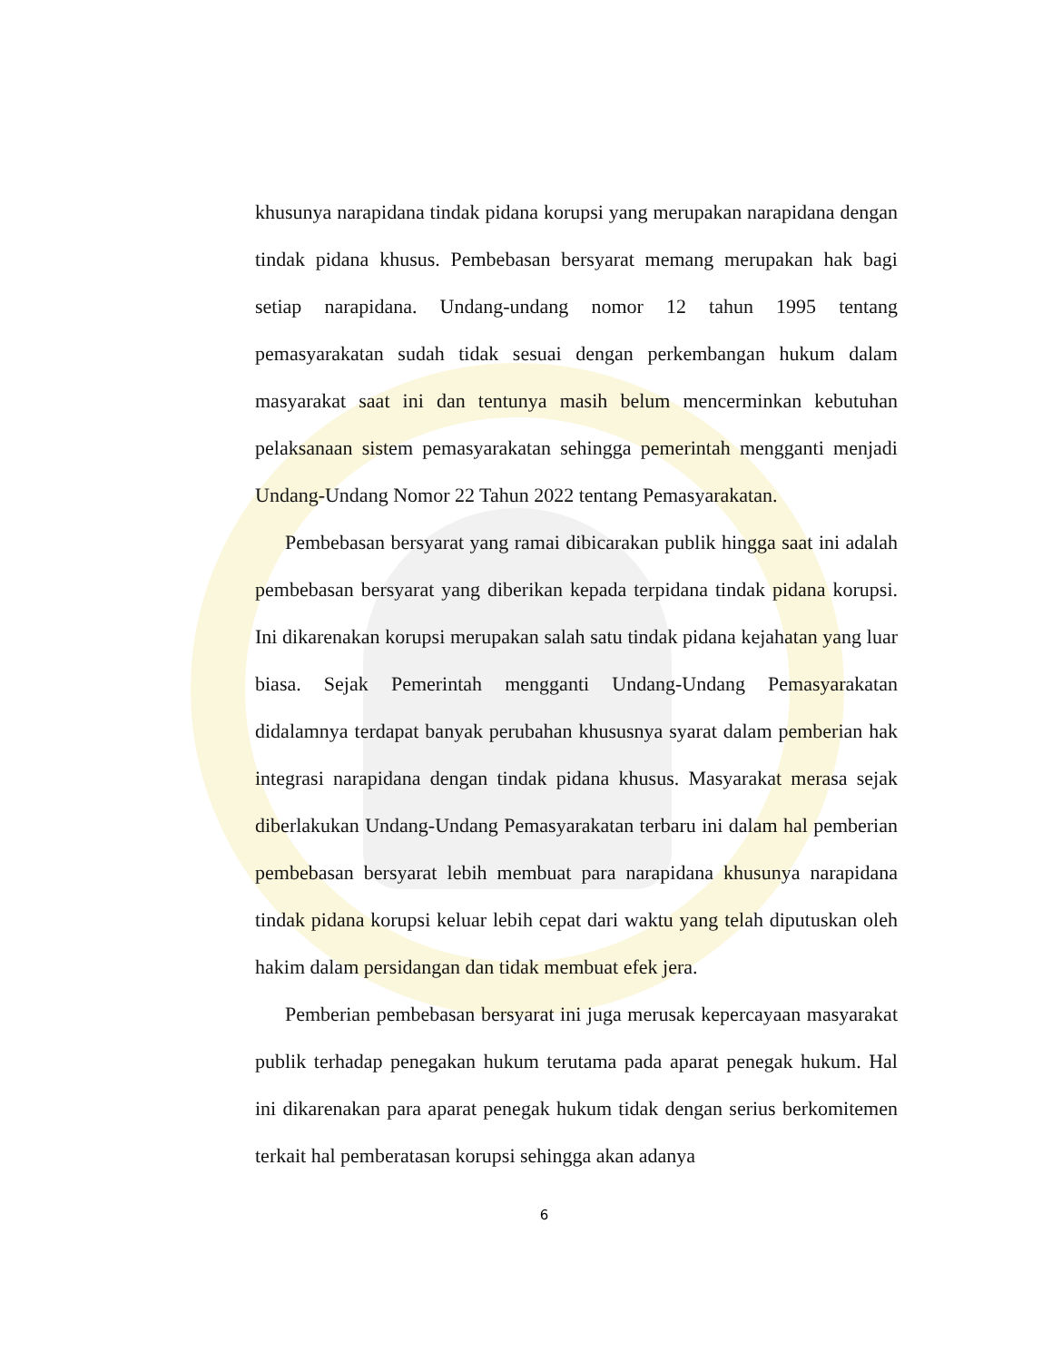khusunya narapidana tindak pidana korupsi yang merupakan narapidana dengan tindak pidana khusus. Pembebasan bersyarat memang merupakan hak bagi setiap narapidana. Undang-undang nomor 12 tahun 1995 tentang pemasyarakatan sudah tidak sesuai dengan perkembangan hukum dalam masyarakat saat ini dan tentunya masih belum mencerminkan kebutuhan pelaksanaan sistem pemasyarakatan sehingga pemerintah mengganti menjadi Undang-Undang Nomor 22 Tahun 2022 tentang Pemasyarakatan.
Pembebasan bersyarat yang ramai dibicarakan publik hingga saat ini adalah pembebasan bersyarat yang diberikan kepada terpidana tindak pidana korupsi. Ini dikarenakan korupsi merupakan salah satu tindak pidana kejahatan yang luar biasa. Sejak Pemerintah mengganti Undang-Undang Pemasyarakatan didalamnya terdapat banyak perubahan khususnya syarat dalam pemberian hak integrasi narapidana dengan tindak pidana khusus. Masyarakat merasa sejak diberlakukan Undang-Undang Pemasyarakatan terbaru ini dalam hal pemberian pembebasan bersyarat lebih membuat para narapidana khusunya narapidana tindak pidana korupsi keluar lebih cepat dari waktu yang telah diputuskan oleh hakim dalam persidangan dan tidak membuat efek jera.
Pemberian pembebasan bersyarat ini juga merusak kepercayaan masyarakat publik terhadap penegakan hukum terutama pada aparat penegak hukum. Hal ini dikarenakan para aparat penegak hukum tidak dengan serius berkomitemen terkait hal pemberatasan korupsi sehingga akan adanya
6